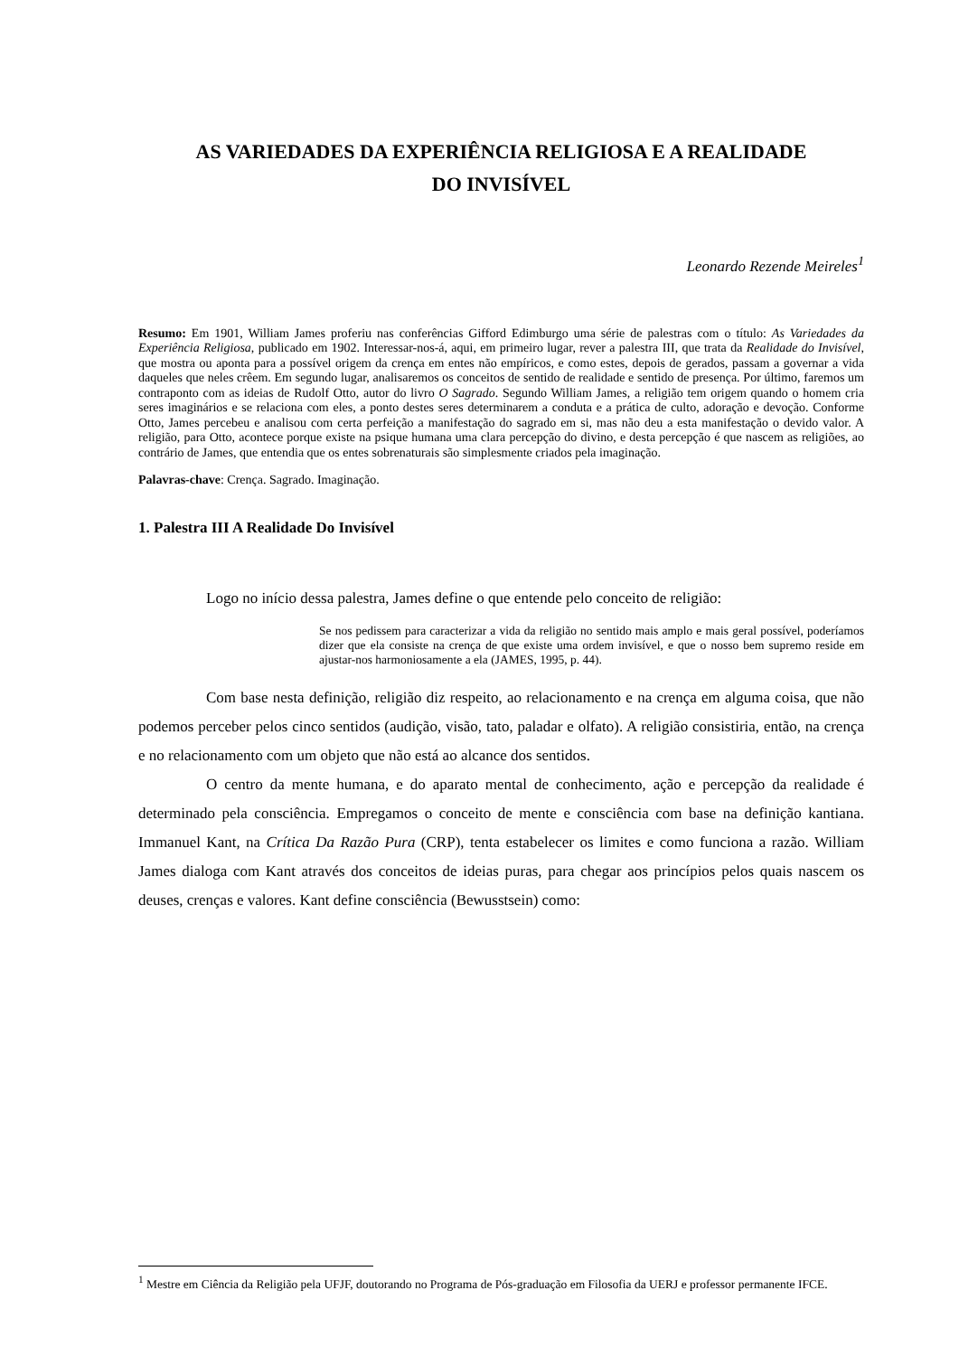AS VARIEDADES DA EXPERIÊNCIA RELIGIOSA E A REALIDADE
DO INVISÍVEL
Leonardo Rezende Meireles<sup>1</sup>
Resumo: Em 1901, William James proferiu nas conferências Gifford Edimburgo uma série de palestras com o título: As Variedades da Experiência Religiosa, publicado em 1902. Interessar-nos-á, aqui, em primeiro lugar, rever a palestra III, que trata da Realidade do Invisível, que mostra ou aponta para a possível origem da crença em entes não empíricos, e como estes, depois de gerados, passam a governar a vida daqueles que neles crêem. Em segundo lugar, analisaremos os conceitos de sentido de realidade e sentido de presença. Por último, faremos um contraponto com as ideias de Rudolf Otto, autor do livro O Sagrado. Segundo William James, a religião tem origem quando o homem cria seres imaginários e se relaciona com eles, a ponto destes seres determinarem a conduta e a prática de culto, adoração e devoção. Conforme Otto, James percebeu e analisou com certa perfeição a manifestação do sagrado em si, mas não deu a esta manifestação o devido valor. A religião, para Otto, acontece porque existe na psique humana uma clara percepção do divino, e desta percepção é que nascem as religiões, ao contrário de James, que entendia que os entes sobrenaturais são simplesmente criados pela imaginação.
Palavras-chave: Crença. Sagrado. Imaginação.
1. Palestra III A Realidade Do Invisível
Logo no início dessa palestra, James define o que entende pelo conceito de religião:
Se nos pedissem para caracterizar a vida da religião no sentido mais amplo e mais geral possível, poderíamos dizer que ela consiste na crença de que existe uma ordem invisível, e que o nosso bem supremo reside em ajustar-nos harmoniosamente a ela (JAMES, 1995, p. 44).
Com base nesta definição, religião diz respeito, ao relacionamento e na crença em alguma coisa, que não podemos perceber pelos cinco sentidos (audição, visão, tato, paladar e olfato). A religião consistiria, então, na crença e no relacionamento com um objeto que não está ao alcance dos sentidos.
O centro da mente humana, e do aparato mental de conhecimento, ação e percepção da realidade é determinado pela consciência. Empregamos o conceito de mente e consciência com base na definição kantiana. Immanuel Kant, na Crítica Da Razão Pura (CRP), tenta estabelecer os limites e como funciona a razão. William James dialoga com Kant através dos conceitos de ideias puras, para chegar aos princípios pelos quais nascem os deuses, crenças e valores. Kant define consciência (Bewusstsein) como:
<sup>1</sup> Mestre em Ciência da Religião pela UFJF, doutorando no Programa de Pós-graduação em Filosofia da UERJ e professor permanente IFCE.